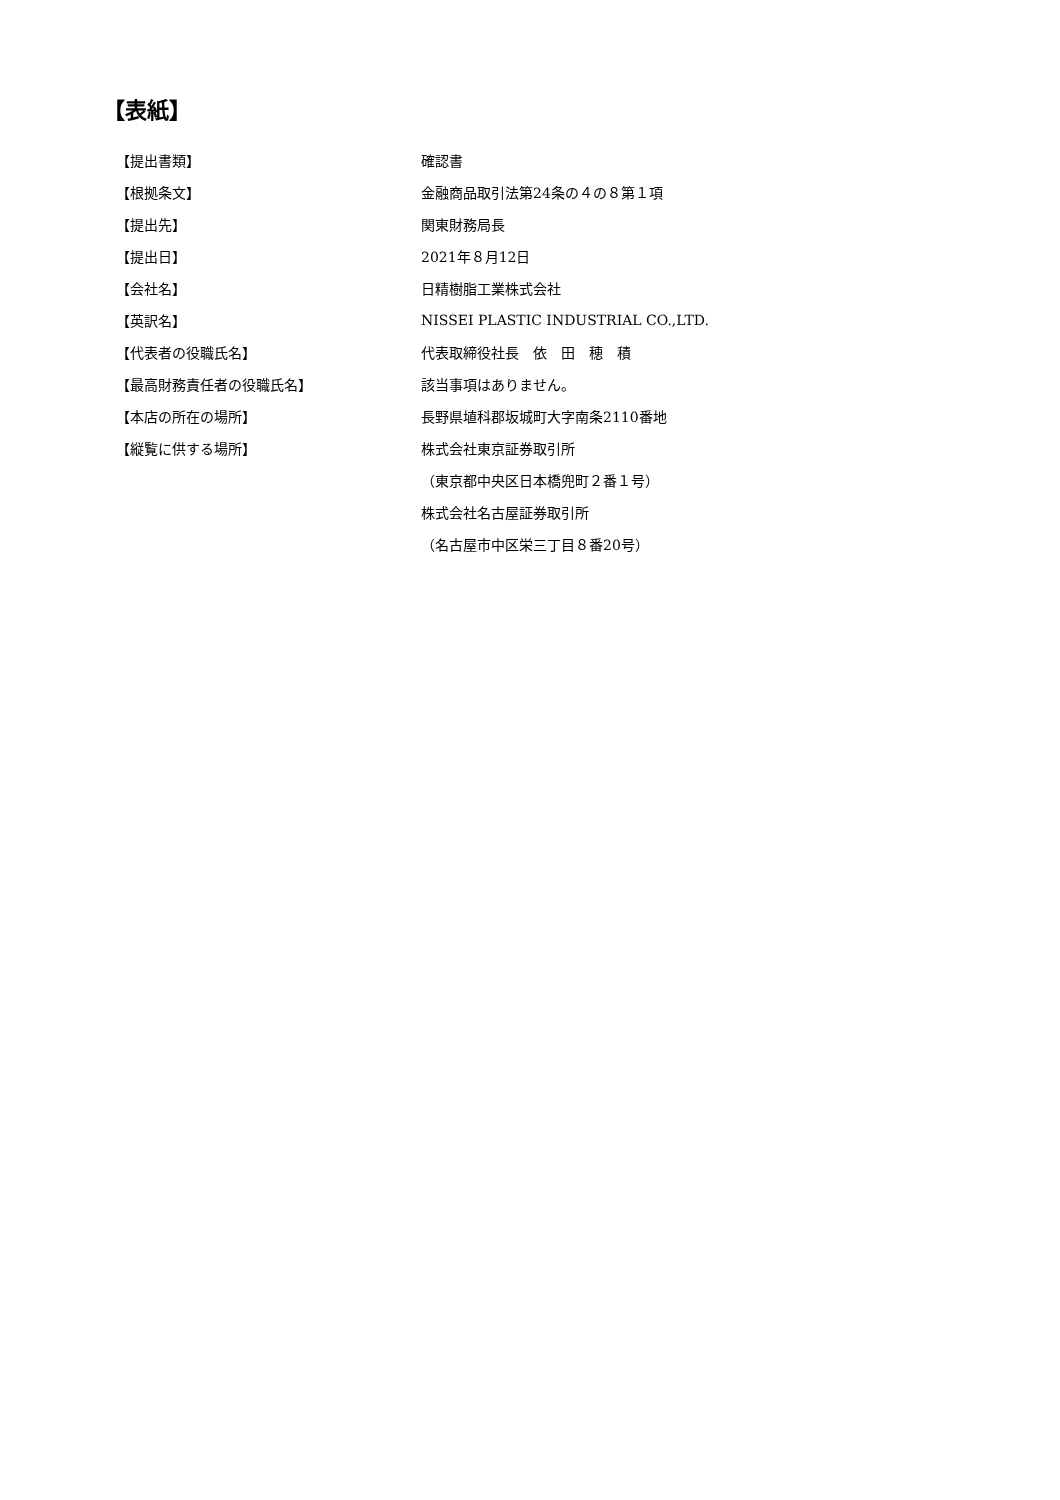【表紙】
| 【提出書類】 | 確認書 |
| 【根拠条文】 | 金融商品取引法第24条の４の８第１項 |
| 【提出先】 | 関東財務局長 |
| 【提出日】 | 2021年８月12日 |
| 【会社名】 | 日精樹脂工業株式会社 |
| 【英訳名】 | NISSEI PLASTIC INDUSTRIAL CO.,LTD. |
| 【代表者の役職氏名】 | 代表取締役社長 依 田 穂 積 |
| 【最高財務責任者の役職氏名】 | 該当事項はありません。 |
| 【本店の所在の場所】 | 長野県埴科郡坂城町大字南条2110番地 |
| 【縦覧に供する場所】 | 株式会社東京証券取引所 |
| | （東京都中央区日本橋兜町２番１号） |
| | 株式会社名古屋証券取引所 |
| | （名古屋市中区栄三丁目８番20号） |